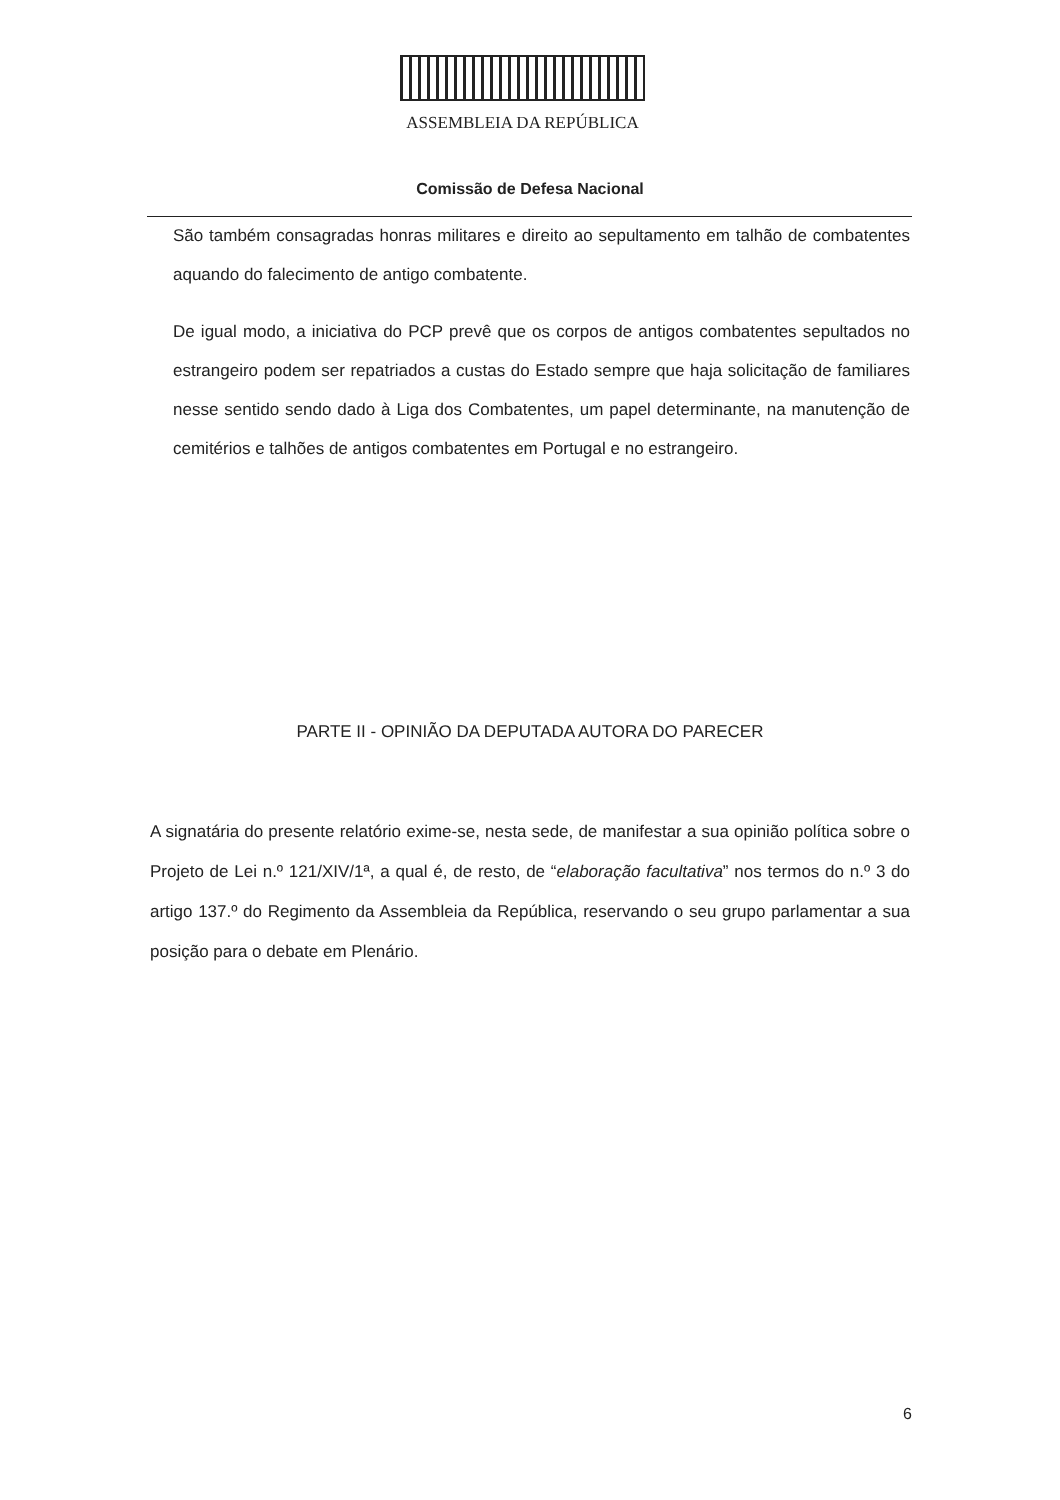ASSEMBLEIA DA REPÚBLICA
Comissão de Defesa Nacional
São também consagradas honras militares e direito ao sepultamento em talhão de combatentes aquando do falecimento de antigo combatente.
De igual modo, a iniciativa do PCP prevê que os corpos de antigos combatentes sepultados no estrangeiro podem ser repatriados a custas do Estado sempre que haja solicitação de familiares nesse sentido sendo dado à Liga dos Combatentes, um papel determinante, na manutenção de cemitérios e talhões de antigos combatentes em Portugal e no estrangeiro.
PARTE II - OPINIÃO DA DEPUTADA AUTORA DO PARECER
A signatária do presente relatório exime-se, nesta sede, de manifestar a sua opinião política sobre o Projeto de Lei n.º 121/XIV/1ª, a qual é, de resto, de “elaboração facultativa” nos termos do n.º 3 do artigo 137.º do Regimento da Assembleia da República, reservando o seu grupo parlamentar a sua posição para o debate em Plenário.
6